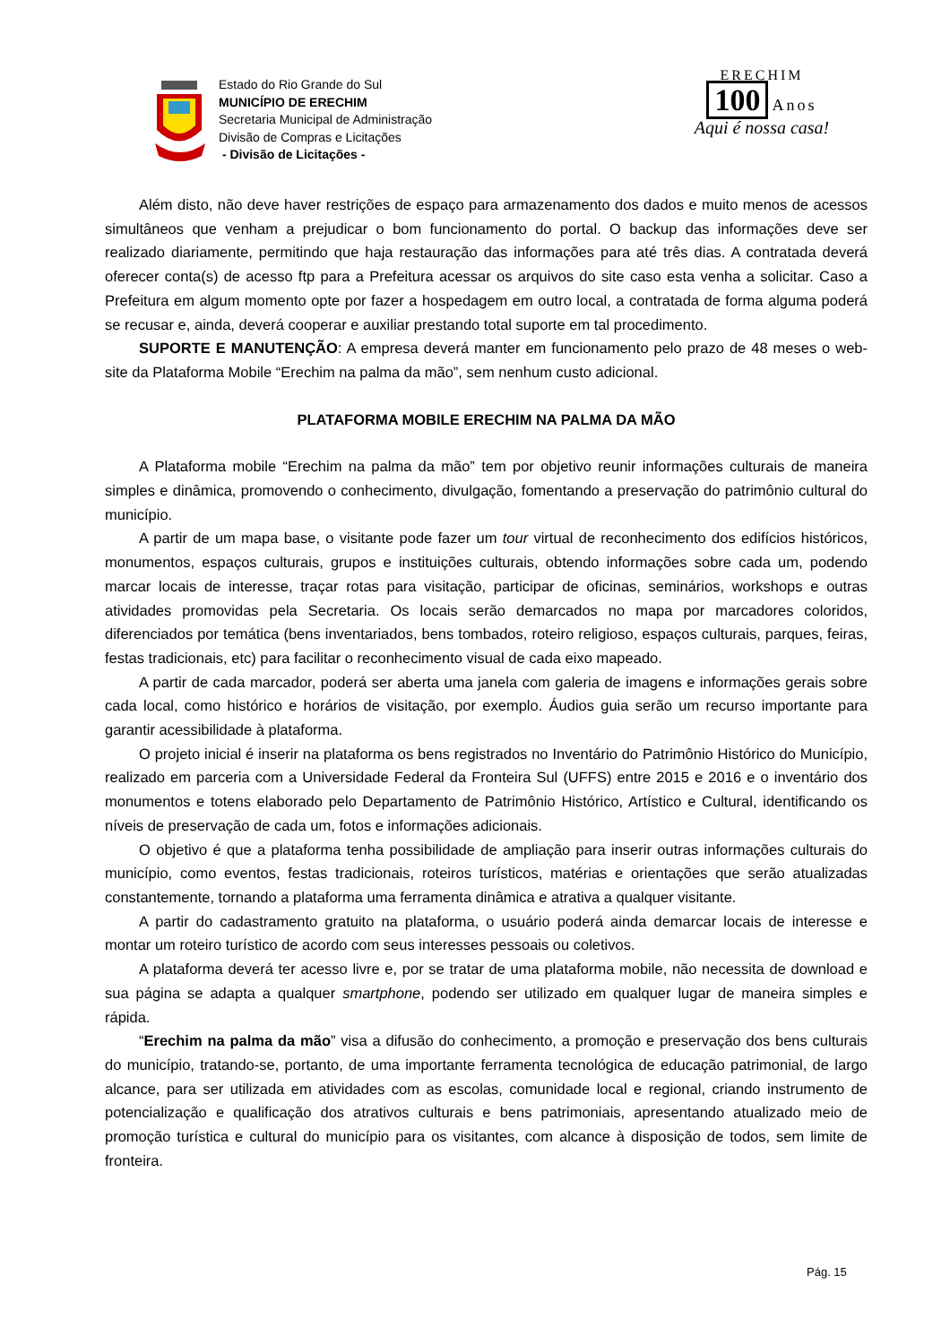Estado do Rio Grande do Sul
MUNICÍPIO DE ERECHIM
Secretaria Municipal de Administração
Divisão de Compras e Licitações
- Divisão de Licitações -
ERECHIM
100 Anos
Aqui é nossa casa!
Além disto, não deve haver restrições de espaço para armazenamento dos dados e muito menos de acessos simultâneos que venham a prejudicar o bom funcionamento do portal. O backup das informações deve ser realizado diariamente, permitindo que haja restauração das informações para até três dias. A contratada deverá oferecer conta(s) de acesso ftp para a Prefeitura acessar os arquivos do site caso esta venha a solicitar. Caso a Prefeitura em algum momento opte por fazer a hospedagem em outro local, a contratada de forma alguma poderá se recusar e, ainda, deverá cooperar e auxiliar prestando total suporte em tal procedimento.
SUPORTE E MANUTENÇÃO: A empresa deverá manter em funcionamento pelo prazo de 48 meses o web-site da Plataforma Mobile “Erechim na palma da mão”, sem nenhum custo adicional.
PLATAFORMA MOBILE ERECHIM NA PALMA DA MÃO
A Plataforma mobile “Erechim na palma da mão” tem por objetivo reunir informações culturais de maneira simples e dinâmica, promovendo o conhecimento, divulgação, fomentando a preservação do patrimônio cultural do município.
A partir de um mapa base, o visitante pode fazer um tour virtual de reconhecimento dos edifícios históricos, monumentos, espaços culturais, grupos e instituições culturais, obtendo informações sobre cada um, podendo marcar locais de interesse, traçar rotas para visitação, participar de oficinas, seminários, workshops e outras atividades promovidas pela Secretaria. Os locais serão demarcados no mapa por marcadores coloridos, diferenciados por temática (bens inventariados, bens tombados, roteiro religioso, espaços culturais, parques, feiras, festas tradicionais, etc) para facilitar o reconhecimento visual de cada eixo mapeado.
A partir de cada marcador, poderá ser aberta uma janela com galeria de imagens e informações gerais sobre cada local, como histórico e horários de visitação, por exemplo. Áudios guia serão um recurso importante para garantir acessibilidade à plataforma.
O projeto inicial é inserir na plataforma os bens registrados no Inventário do Patrimônio Histórico do Município, realizado em parceria com a Universidade Federal da Fronteira Sul (UFFS) entre 2015 e 2016 e o inventário dos monumentos e totens elaborado pelo Departamento de Patrimônio Histórico, Artístico e Cultural, identificando os níveis de preservação de cada um, fotos e informações adicionais.
O objetivo é que a plataforma tenha possibilidade de ampliação para inserir outras informações culturais do município, como eventos, festas tradicionais, roteiros turísticos, matérias e orientações que serão atualizadas constantemente, tornando a plataforma uma ferramenta dinâmica e atrativa a qualquer visitante.
A partir do cadastramento gratuito na plataforma, o usuário poderá ainda demarcar locais de interesse e montar um roteiro turístico de acordo com seus interesses pessoais ou coletivos.
A plataforma deverá ter acesso livre e, por se tratar de uma plataforma mobile, não necessita de download e sua página se adapta a qualquer smartphone, podendo ser utilizado em qualquer lugar de maneira simples e rápida.
“Erechim na palma da mão” visa a difusão do conhecimento, a promoção e preservação dos bens culturais do município, tratando-se, portanto, de uma importante ferramenta tecnológica de educação patrimonial, de largo alcance, para ser utilizada em atividades com as escolas, comunidade local e regional, criando instrumento de potencialização e qualificação dos atrativos culturais e bens patrimoniais, apresentando atualizado meio de promoção turística e cultural do município para os visitantes, com alcance à disposição de todos, sem limite de fronteira.
Pág. 15